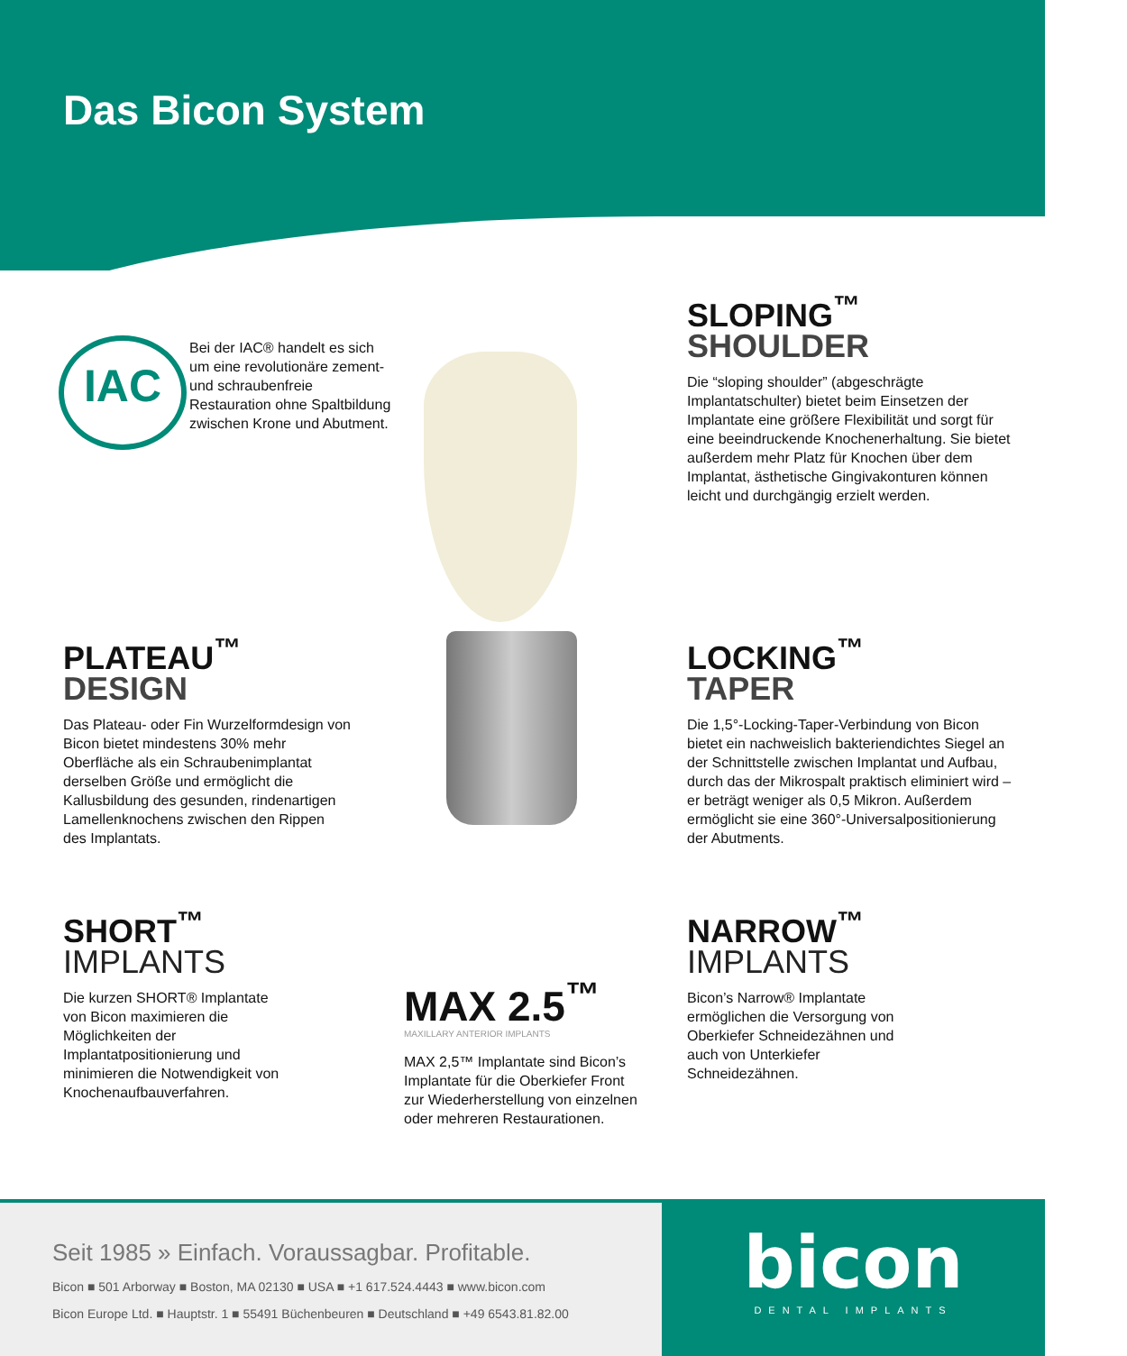Das Bicon System
IAC
Bei der IAC® handelt es sich um eine revolutionäre zement- und schraubenfreie Restauration ohne Spaltbildung zwischen Krone und Abutment.
SLOPING<sup>™</sup>
SHOULDER
Die “sloping shoulder” (abgeschrägte Implantatschulter) bietet beim Einsetzen der Implantate eine größere Flexibilität und sorgt für eine beeindruckende Knochenerhaltung. Sie bietet außerdem mehr Platz für Knochen über dem Implantat, ästhetische Gingivakonturen können leicht und durchgängig erzielt werden.
PLATEAU<sup>™</sup>
DESIGN
Das Plateau- oder Fin Wurzelformdesign von Bicon bietet mindestens 30% mehr Oberfläche als ein Schraubenimplantat derselben Größe und ermöglicht die Kallusbildung des gesunden, rindenartigen Lamellenknochens zwischen den Rippen des Implantats.
LOCKING<sup>™</sup>
TAPER
Die 1,5°-Locking-Taper-Verbindung von Bicon bietet ein nachweislich bakteriendichtes Siegel an der Schnittstelle zwischen Implantat und Aufbau, durch das der Mikrospalt praktisch eliminiert wird – er beträgt weniger als 0,5 Mikron. Außerdem ermöglicht sie eine 360°-Universalpositionierung der Abutments.
SHORT<sup>™</sup>
IMPLANTS
Die kurzen SHORT® Implantate von Bicon maximieren die Möglichkeiten der Implantatpositionierung und minimieren die Notwendigkeit von Knochenaufbauverfahren.
MAX 2.5<sup>™</sup>
MAXILLARY ANTERIOR IMPLANTS
MAX 2,5™ Implantate sind Bicon’s Implantate für die Oberkiefer Front zur Wiederherstellung von einzelnen oder mehreren Restaurationen.
NARROW<sup>™</sup>
IMPLANTS
Bicon’s Narrow® Implantate ermöglichen die Versorgung von Oberkiefer Schneidezähnen und auch von Unterkiefer Schneidezähnen.
Seit 1985 » Einfach. Voraussagbar. Profitable.
Bicon ■ 501 Arborway ■ Boston, MA 02130 ■ USA ■ +1 617.524.4443 ■ www.bicon.com
Bicon Europe Ltd. ■ Hauptstr. 1 ■ 55491 Büchenbeuren ■ Deutschland ■ +49 6543.81.82.00
bicon
DENTAL IMPLANTS